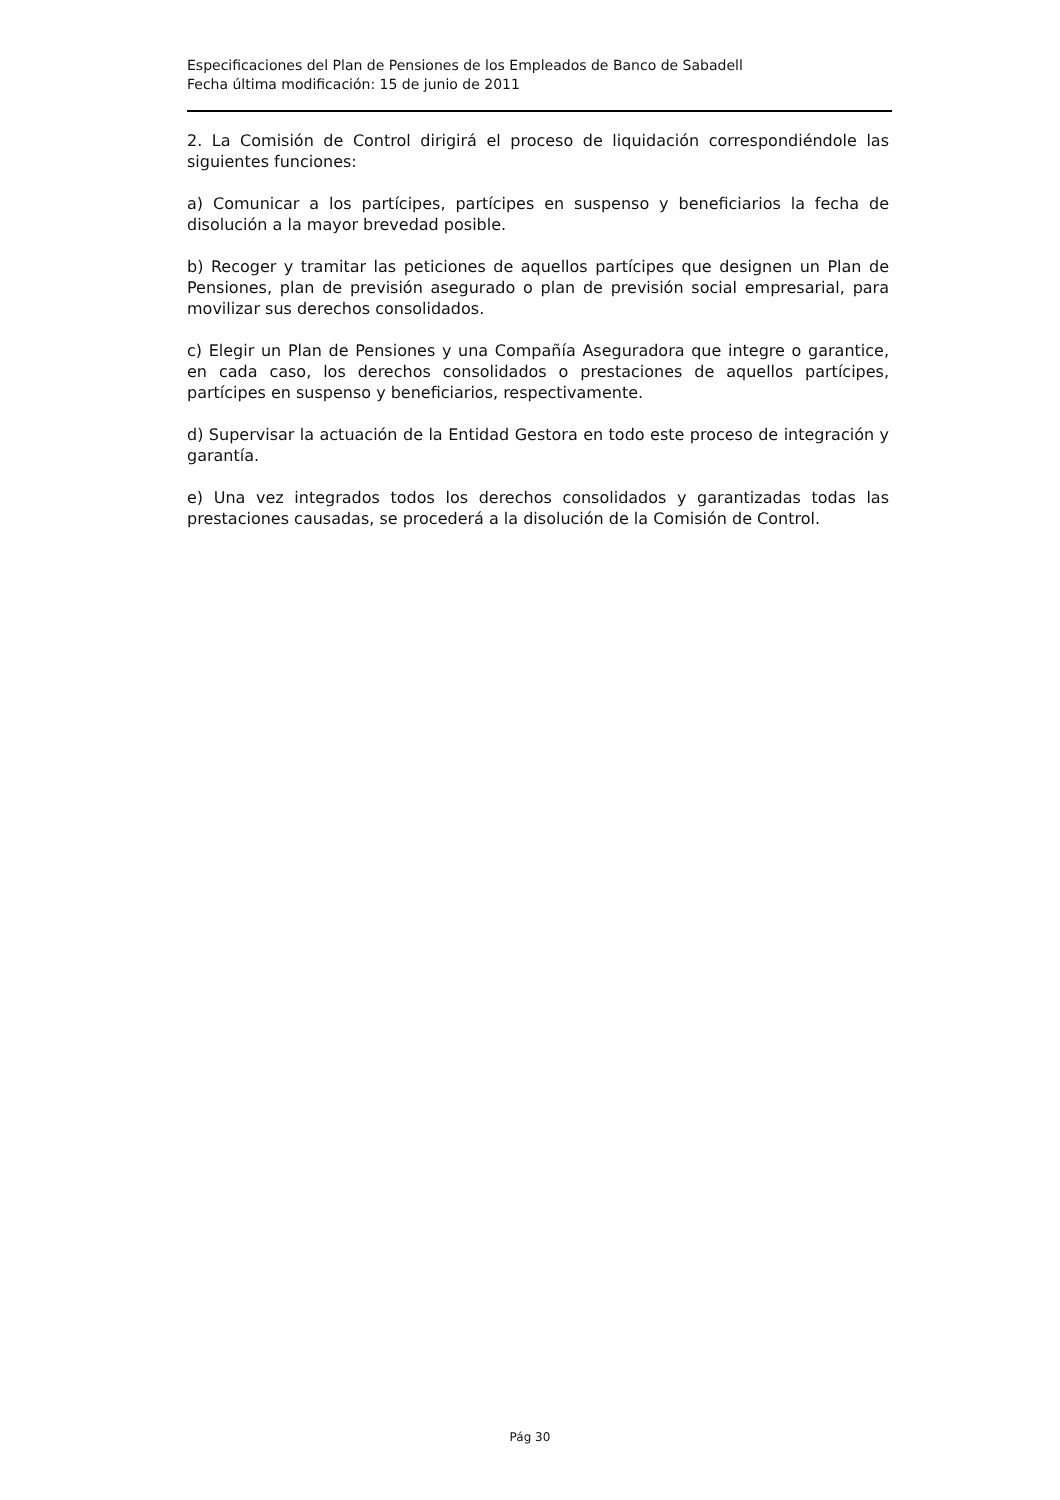Especificaciones del Plan de Pensiones de los Empleados de Banco de Sabadell
Fecha última modificación: 15 de junio de 2011
2. La Comisión de Control dirigirá el proceso de liquidación correspondiéndole las siguientes funciones:
a) Comunicar a los partícipes, partícipes en suspenso y beneficiarios la fecha de disolución a la mayor brevedad posible.
b) Recoger y tramitar las peticiones de aquellos partícipes que designen un Plan de Pensiones, plan de previsión asegurado o plan de previsión social empresarial, para movilizar sus derechos consolidados.
c) Elegir un Plan de Pensiones y una Compañía Aseguradora que integre o garantice, en cada caso, los derechos consolidados o prestaciones de aquellos partícipes, partícipes en suspenso y beneficiarios, respectivamente.
d) Supervisar la actuación de la Entidad Gestora en todo este proceso de integración y garantía.
e) Una vez integrados todos los derechos consolidados y garantizadas todas las prestaciones causadas, se procederá a la disolución de la Comisión de Control.
Pág 30